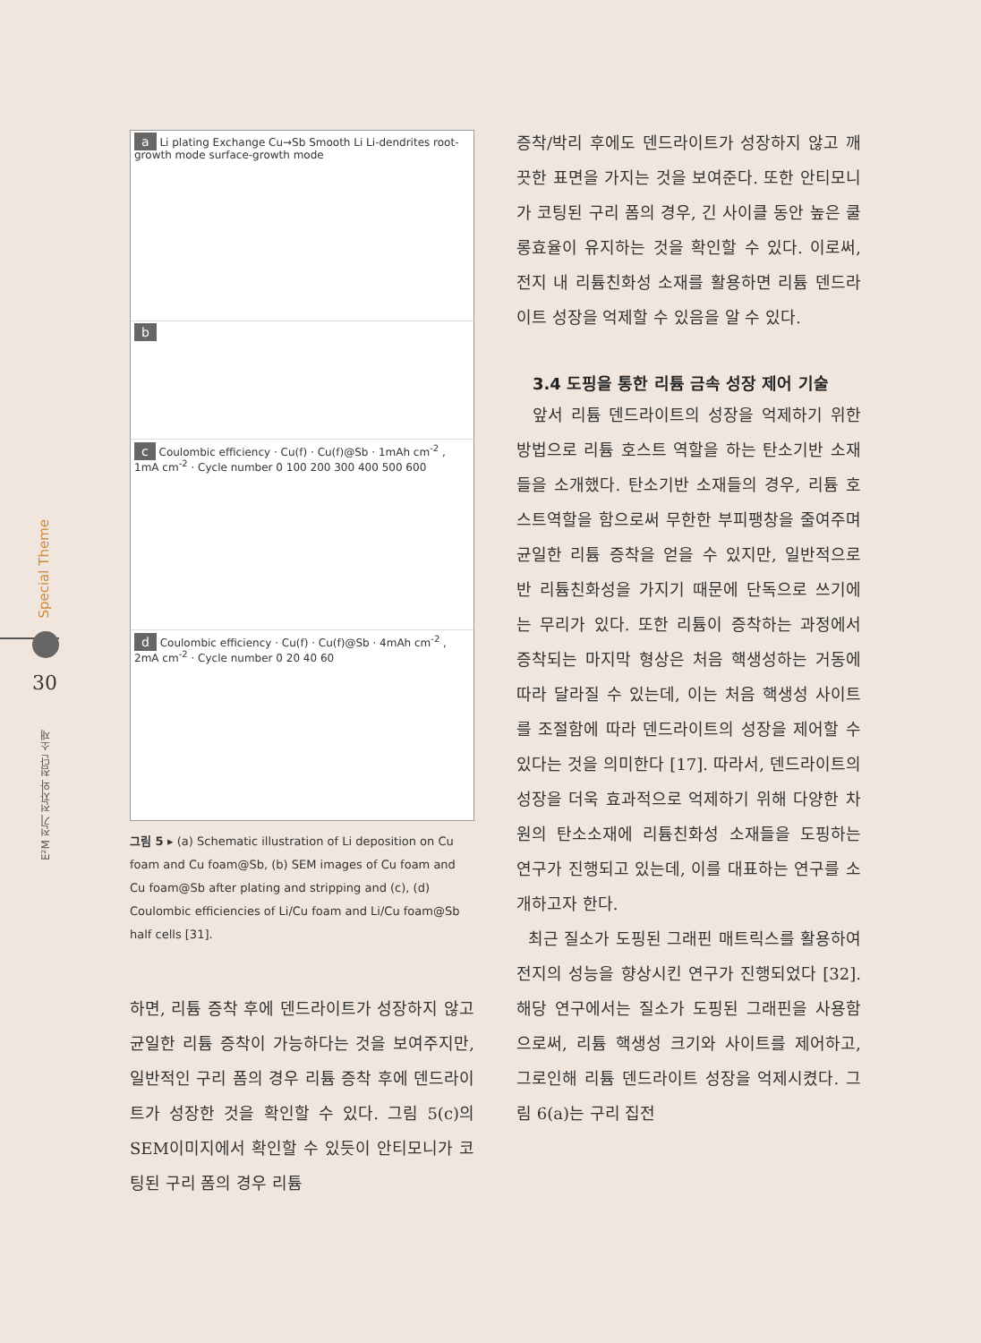Special Theme
30
E²M 전기 전자와 첨단 소재
a Li plating Exchange Cu→Sb Smooth Li Li-dendrites root-growth mode surface-growth mode
b
c Coulombic efficiency · Cu(f) · Cu(f)@Sb · 1mAh cm<sup>-2</sup> , 1mA cm<sup>-2</sup> · Cycle number 0 100 200 300 400 500 600
d Coulombic efficiency · Cu(f) · Cu(f)@Sb · 4mAh cm<sup>-2</sup> , 2mA cm<sup>-2</sup> · Cycle number 0 20 40 60
그림 5 ▸ (a) Schematic illustration of Li deposition on Cu foam and Cu foam@Sb, (b) SEM images of Cu foam and Cu foam@Sb after plating and stripping and (c), (d) Coulombic efficiencies of Li/Cu foam and Li/Cu foam@Sb half cells [31].
하면, 리튬 증착 후에 덴드라이트가 성장하지 않고 균일한 리튬 증착이 가능하다는 것을 보여주지만, 일반적인 구리 폼의 경우 리튬 증착 후에 덴드라이트가 성장한 것을 확인할 수 있다. 그림 5(c)의 SEM이미지에서 확인할 수 있듯이 안티모니가 코팅된 구리 폼의 경우 리튬
증착/박리 후에도 덴드라이트가 성장하지 않고 깨끗한 표면을 가지는 것을 보여준다. 또한 안티모니가 코팅된 구리 폼의 경우, 긴 사이클 동안 높은 쿨롱효율이 유지하는 것을 확인할 수 있다. 이로써, 전지 내 리튬친화성 소재를 활용하면 리튬 덴드라이트 성장을 억제할 수 있음을 알 수 있다.
3.4 도핑을 통한 리튬 금속 성장 제어 기술
앞서 리튬 덴드라이트의 성장을 억제하기 위한 방법으로 리튬 호스트 역할을 하는 탄소기반 소재들을 소개했다. 탄소기반 소재들의 경우, 리튬 호스트역할을 함으로써 무한한 부피팽창을 줄여주며 균일한 리튬 증착을 얻을 수 있지만, 일반적으로 반 리튬친화성을 가지기 때문에 단독으로 쓰기에는 무리가 있다. 또한 리튬이 증착하는 과정에서 증착되는 마지막 형상은 처음 핵생성하는 거동에 따라 달라질 수 있는데, 이는 처음 핵생성 사이트를 조절함에 따라 덴드라이트의 성장을 제어할 수 있다는 것을 의미한다 [17]. 따라서, 덴드라이트의 성장을 더욱 효과적으로 억제하기 위해 다양한 차원의 탄소소재에 리튬친화성 소재들을 도핑하는 연구가 진행되고 있는데, 이를 대표하는 연구를 소개하고자 한다.
최근 질소가 도핑된 그래핀 매트릭스를 활용하여 전지의 성능을 향상시킨 연구가 진행되었다 [32]. 해당 연구에서는 질소가 도핑된 그래핀을 사용함으로써, 리튬 핵생성 크기와 사이트를 제어하고, 그로인해 리튬 덴드라이트 성장을 억제시켰다. 그림 6(a)는 구리 집전